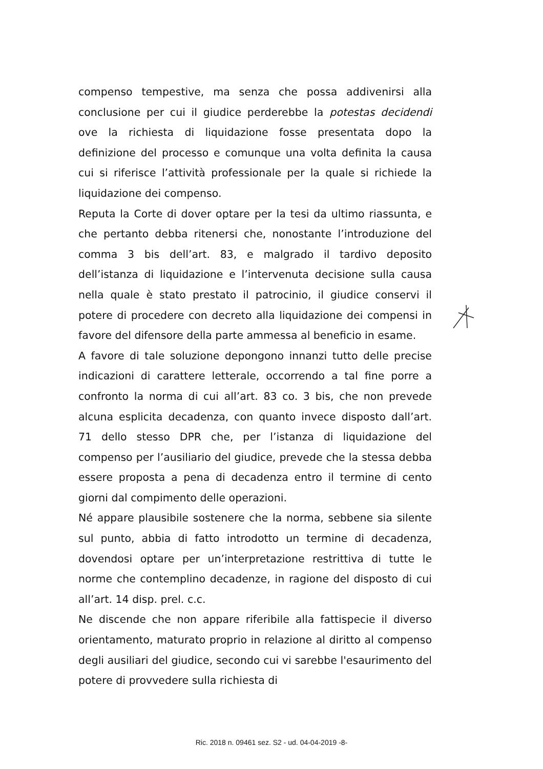compenso tempestive, ma senza che possa addivenirsi alla conclusione per cui il giudice perderebbe la potestas decidendi ove la richiesta di liquidazione fosse presentata dopo la definizione del processo e comunque una volta definita la causa cui si riferisce l’attività professionale per la quale si richiede la liquidazione dei compenso.
Reputa la Corte di dover optare per la tesi da ultimo riassunta, e che pertanto debba ritenersi che, nonostante l’introduzione del comma 3 bis dell’art. 83, e malgrado il tardivo deposito dell’istanza di liquidazione e l’intervenuta decisione sulla causa nella quale è stato prestato il patrocinio, il giudice conservi il potere di procedere con decreto alla liquidazione dei compensi in favore del difensore della parte ammessa al beneficio in esame.
A favore di tale soluzione depongono innanzi tutto delle precise indicazioni di carattere letterale, occorrendo a tal fine porre a confronto la norma di cui all’art. 83 co. 3 bis, che non prevede alcuna esplicita decadenza, con quanto invece disposto dall’art. 71 dello stesso DPR che, per l’istanza di liquidazione del compenso per l’ausiliario del giudice, prevede che la stessa debba essere proposta a pena di decadenza entro il termine di cento giorni dal compimento delle operazioni.
Né appare plausibile sostenere che la norma, sebbene sia silente sul punto, abbia di fatto introdotto un termine di decadenza, dovendosi optare per un’interpretazione restrittiva di tutte le norme che contemplino decadenze, in ragione del disposto di cui all’art. 14 disp. prel. c.c.
Ne discende che non appare riferibile alla fattispecie il diverso orientamento, maturato proprio in relazione al diritto al compenso degli ausiliari del giudice, secondo cui vi sarebbe l'esaurimento del potere di provvedere sulla richiesta di
Ric. 2018 n. 09461 sez. S2 - ud. 04-04-2019 -8-